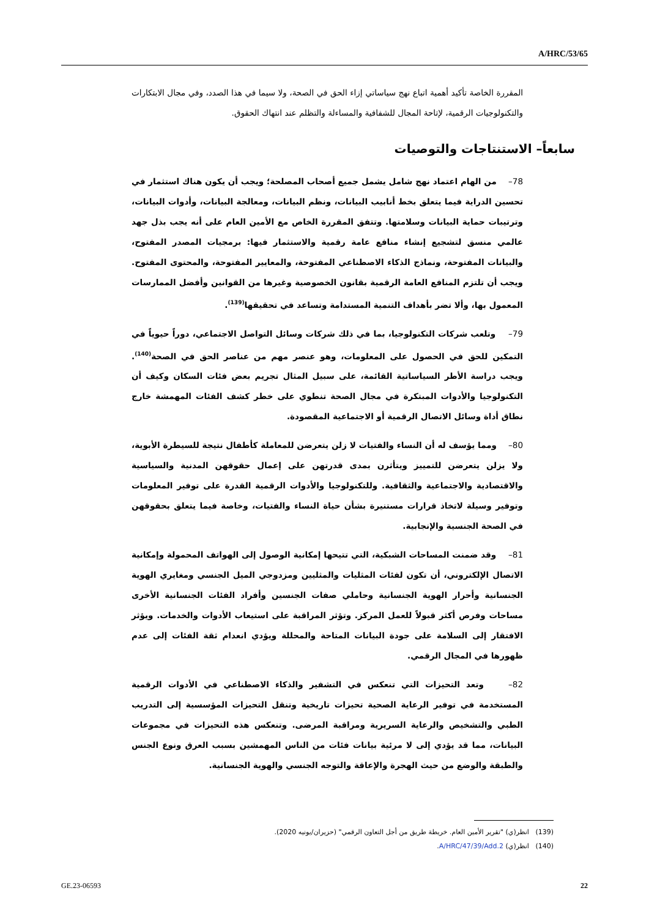A/HRC/53/65
المقررة الخاصة تأكيد أهمية اتباع نهج سياساتي إزاء الحق في الصحة، ولا سيما في هذا الصدد، وفي مجال الابتكارات والتكنولوجيات الرقمية، لإتاحة المجال للشفافية والمساءلة والتظلم عند انتهاك الحقوق.
سابعاً– الاستنتاجات والتوصيات
78– من الهام اعتماد نهج شامل يشمل جميع أصحاب المصلحة؛ ويجب أن يكون هناك استثمار في تحسين الدراية فيما يتعلق بخط أنابيب البيانات، ونظم البيانات، ومعالجة البيانات، وأدوات البيانات، وترتيبات حماية البيانات وسلامتها. وتتفق المقررة الخاص مع الأمين العام على أنه يجب بذل جهد عالمي منسق لتشجيع إنشاء منافع عامة رقمية والاستثمار فيها: برمجيات المصدر المفتوح، والبيانات المفتوحة، ونماذج الذكاء الاصطناعي المفتوحة، والمعايير المفتوحة، والمحتوى المفتوح. ويجب أن تلتزم المنافع العامة الرقمية بقانون الخصوصية وغيرها من القوانين وأفضل الممارسات المعمول بها، وألا تضر بأهداف التنمية المستدامة وتساعد في تحقيقها<sup>(139)</sup>.
79– وتلعب شركات التكنولوجيا، بما في ذلك شركات وسائل التواصل الاجتماعي، دوراً حيوياً في التمكين للحق في الحصول على المعلومات، وهو عنصر مهم من عناصر الحق في الصحة<sup>(140)</sup>. ويجب دراسة الأطر السياساتية القائمة، على سبيل المثال تجريم بعض فئات السكان وكيف أن التكنولوجيا والأدوات المبتكرة في مجال الصحة تنطوي على خطر كشف الفئات المهمشة خارج نطاق أداة وسائل الاتصال الرقمية أو الاجتماعية المقصودة.
80– ومما يؤسف له أن النساء والفتيات لا زلن يتعرضن للمعاملة كأطفال نتيجة للسيطرة الأبوية، ولا يزلن يتعرضن للتمييز ويتأثرن بمدى قدرتهن على إعمال حقوقهن المدنية والسياسية والاقتصادية والاجتماعية والثقافية. وللتكنولوجيا والأدوات الرقمية القدرة على توفير المعلومات وتوفير وسيلة لاتخاذ قرارات مستنيرة بشأن حياة النساء والفتيات، وخاصة فيما يتعلق بحقوقهن في الصحة الجنسية والإنجابية.
81– وقد ضمنت المساحات الشبكية، التي تتيحها إمكانية الوصول إلى الهواتف المحمولة وإمكانية الاتصال الإلكتروني، أن تكون لفئات المثليات والمثليين ومزدوجي الميل الجنسي ومغايري الهوية الجنسانية وأحرار الهوية الجنسانية وحاملي صفات الجنسين وأفراد الفئات الجنسانية الأخرى مساحات وفرص أكثر قبولاً للعمل المركز. وتؤثر المراقبة على استيعاب الأدوات والخدمات. ويؤثر الافتقار إلى السلامة على جودة البيانات المتاحة والمحللة ويؤدي انعدام ثقة الفئات إلى عدم ظهورها في المجال الرقمي.
82– وتعد التحيزات التي تنعكس في التشفير والذكاء الاصطناعي في الأدوات الرقمية المستخدمة في توفير الرعاية الصحية تحيزات تاريخية وتنقل التحيزات المؤسسية إلى التدريب الطبي والتشخيص والرعاية السريرية ومراقبة المرضى. وتنعكس هذه التحيزات في مجموعات البيانات، مما قد يؤدي إلى لا مرئية بيانات فئات من الناس المهمشين بسبب العرق ونوع الجنس والطبقة والوضع من حيث الهجرة والإعاقة والتوجه الجنسي والهوية الجنسانية.
(139) انظر(ي) "تقرير الأمين العام. خريطة طريق من أجل التعاون الرقمي" (حزيران/يونيه 2020).
(140) انظر(ي) A/HRC/47/39/Add.2.
GE.23-06593 22